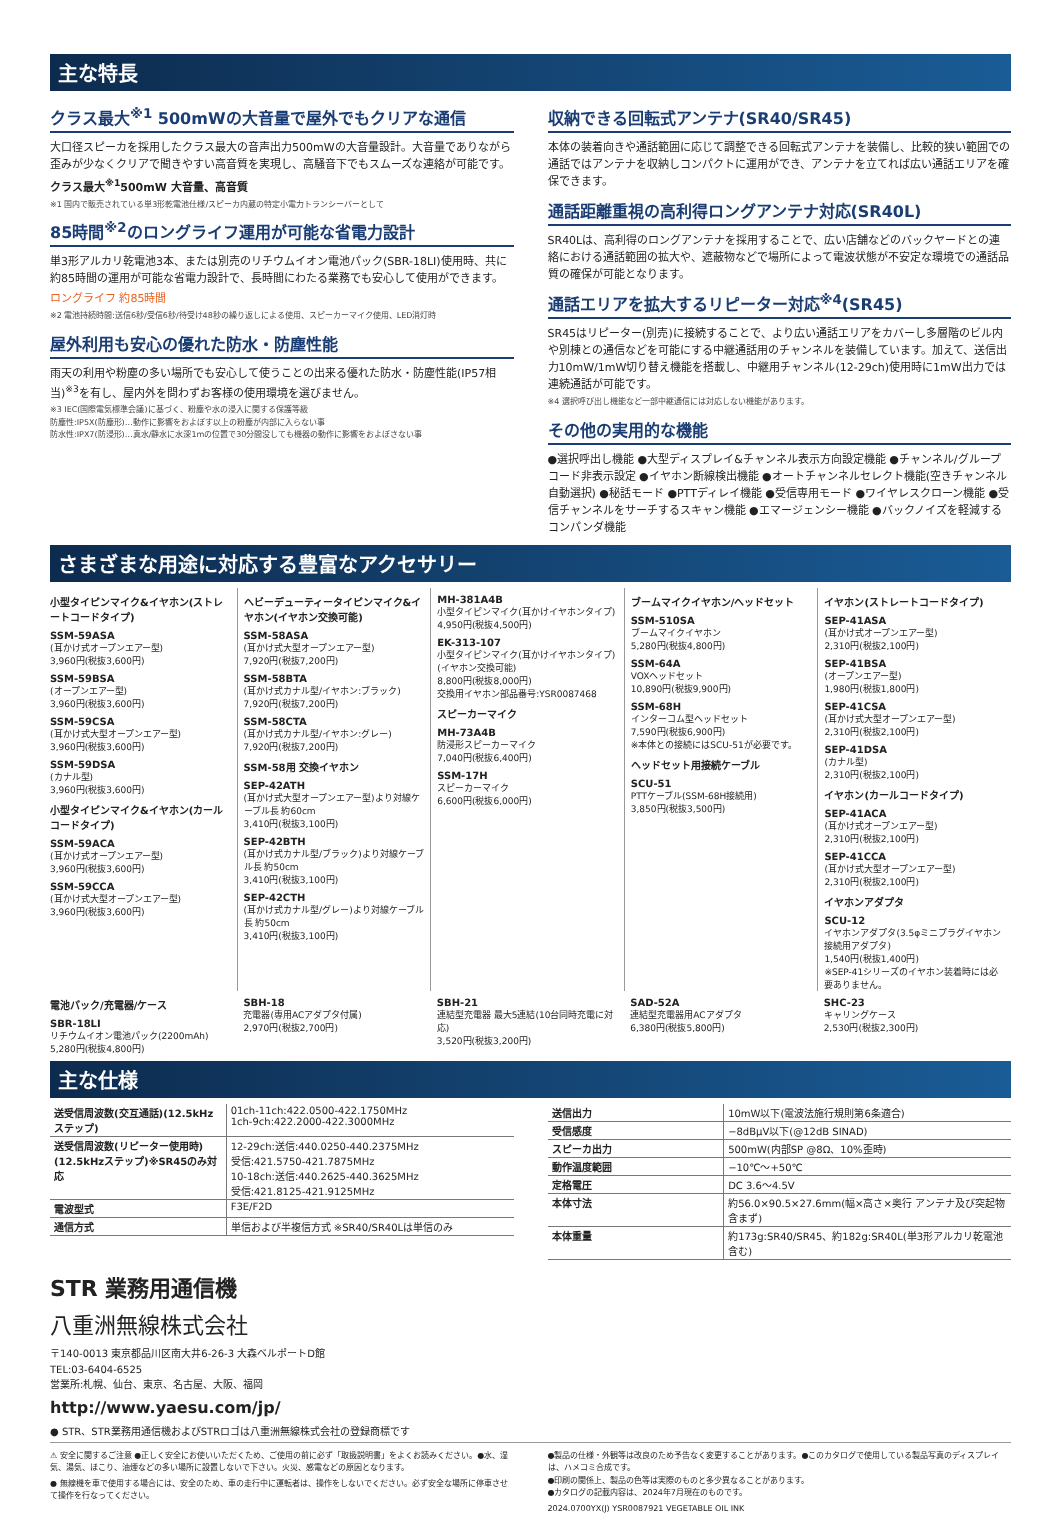主な特長
クラス最大<sup>※1</sup> 500mWの大音量で屋外でもクリアな通信
大口径スピーカを採用したクラス最大の音声出力500mWの大音量設計。大音量でありながら歪みが少なくクリアで聞きやすい高音質を実現し、高騒音下でもスムーズな連絡が可能です。
クラス最大<sup>※1</sup>500mW 大音量、高音質
※1 国内で販売されている単3形乾電池仕様/スピーカ内蔵の特定小電力トランシーバーとして
85時間<sup>※2</sup>のロングライフ運用が可能な省電力設計
単3形アルカリ乾電池3本、または別売のリチウムイオン電池パック(SBR-18LI)使用時、共に約85時間の運用が可能な省電力設計で、長時間にわたる業務でも安心して使用ができます。
ロングライフ 約85時間
※2 電池持続時間:送信6秒/受信6秒/待受け48秒の繰り返しによる使用、スピーカーマイク使用、LED消灯時
屋外利用も安心の優れた防水・防塵性能
雨天の利用や粉塵の多い場所でも安心して使うことの出来る優れた防水・防塵性能(IP57相当)<sup>※3</sup>を有し、屋内外を問わずお客様の使用環境を選びません。
※3 IEC(国際電気標準会議)に基づく、粉塵や水の浸入に関する保護等級
防塵性:IP5X(防塵形)…動作に影響をおよぼす以上の粉塵が内部に入らない事
防水性:IPX7(防浸形)…真水/静水に水深1mの位置で30分間没しても機器の動作に影響をおよぼさない事
収納できる回転式アンテナ(SR40/SR45)
本体の装着向きや通話範囲に応じて調整できる回転式アンテナを装備し、比較的狭い範囲での通話ではアンテナを収納しコンパクトに運用ができ、アンテナを立てれば広い通話エリアを確保できます。
通話距離重視の高利得ロングアンテナ対応(SR40L)
SR40Lは、高利得のロングアンテナを採用することで、広い店舗などのバックヤードとの連絡における通話範囲の拡大や、遮蔽物などで場所によって電波状態が不安定な環境での通話品質の確保が可能となります。
通話エリアを拡大するリピーター対応<sup>※4</sup>(SR45)
SR45はリピーター(別売)に接続することで、より広い通話エリアをカバーし多層階のビル内や別棟との通信などを可能にする中継通話用のチャンネルを装備しています。加えて、送信出力10mW/1mW切り替え機能を搭載し、中継用チャンネル(12-29ch)使用時に1mW出力では連続通話が可能です。
※4 選択呼び出し機能など一部中継通信には対応しない機能があります。
その他の実用的な機能
●選択呼出し機能 ●大型ディスプレイ&チャンネル表示方向設定機能 ●チャンネル/グループコード非表示設定 ●イヤホン断線検出機能 ●オートチャンネルセレクト機能(空きチャンネル自動選択) ●秘話モード ●PTTディレイ機能 ●受信専用モード ●ワイヤレスクローン機能 ●受信チャンネルをサーチするスキャン機能 ●エマージェンシー機能 ●バックノイズを軽減するコンパンダ機能
さまざまな用途に対応する豊富なアクセサリー
小型タイピンマイク&イヤホン(ストレートコードタイプ)
SSM-59ASA
(耳かけ式オープンエアー型)
3,960円(税抜3,600円)
SSM-59BSA
(オープンエアー型)
3,960円(税抜3,600円)
SSM-59CSA
(耳かけ式大型オープンエアー型)
3,960円(税抜3,600円)
SSM-59DSA
(カナル型)
3,960円(税抜3,600円)
小型タイピンマイク&イヤホン(カールコードタイプ)
SSM-59ACA
(耳かけ式オープンエアー型)
3,960円(税抜3,600円)
SSM-59CCA
(耳かけ式大型オープンエアー型)
3,960円(税抜3,600円)
ヘビーデューティータイピンマイク&イヤホン(イヤホン交換可能)
SSM-58ASA
(耳かけ式大型オープンエアー型)
7,920円(税抜7,200円)
SSM-58BTA
(耳かけ式カナル型/イヤホン:ブラック)
7,920円(税抜7,200円)
SSM-58CTA
(耳かけ式カナル型/イヤホン:グレー)
7,920円(税抜7,200円)
SSM-58用 交換イヤホン
SEP-42ATH
(耳かけ式大型オープンエアー型)より対線ケーブル長 約60cm
3,410円(税抜3,100円)
SEP-42BTH
(耳かけ式カナル型/ブラック)より対線ケーブル長 約50cm
3,410円(税抜3,100円)
SEP-42CTH
(耳かけ式カナル型/グレー)より対線ケーブル長 約50cm
3,410円(税抜3,100円)
MH-381A4B
小型タイピンマイク(耳かけイヤホンタイプ)
4,950円(税抜4,500円)
EK-313-107
小型タイピンマイク(耳かけイヤホンタイプ)(イヤホン交換可能)
8,800円(税抜8,000円)
交換用イヤホン部品番号:YSR0087468
スピーカーマイク
MH-73A4B
防浸形スピーカーマイク
7,040円(税抜6,400円)
SSM-17H
スピーカーマイク
6,600円(税抜6,000円)
ブームマイクイヤホン/ヘッドセット
SSM-510SA
ブームマイクイヤホン
5,280円(税抜4,800円)
SSM-64A
VOXヘッドセット
10,890円(税抜9,900円)
SSM-68H
インターコム型ヘッドセット
7,590円(税抜6,900円)
※本体との接続にはSCU-51が必要です。
ヘッドセット用接続ケーブル
SCU-51
PTTケーブル(SSM-68H接続用)
3,850円(税抜3,500円)
イヤホン(ストレートコードタイプ)
SEP-41ASA
(耳かけ式オープンエアー型)
2,310円(税抜2,100円)
SEP-41BSA
(オープンエアー型)
1,980円(税抜1,800円)
SEP-41CSA
(耳かけ式大型オープンエアー型)
2,310円(税抜2,100円)
SEP-41DSA
(カナル型)
2,310円(税抜2,100円)
イヤホン(カールコードタイプ)
SEP-41ACA
(耳かけ式オープンエアー型)
2,310円(税抜2,100円)
SEP-41CCA
(耳かけ式大型オープンエアー型)
2,310円(税抜2,100円)
イヤホンアダプタ
SCU-12
イヤホンアダプタ(3.5φミニプラグイヤホン接続用アダプタ)
1,540円(税抜1,400円)
※SEP-41シリーズのイヤホン装着時には必要ありません。
電池パック/充電器/ケース
SBR-18LI
リチウムイオン電池パック(2200mAh)
5,280円(税抜4,800円)
SBH-18
充電器(専用ACアダプタ付属)
2,970円(税抜2,700円)
SBH-21
連結型充電器 最大5連結(10台同時充電に対応)
3,520円(税抜3,200円)
SAD-52A
連結型充電器用ACアダプタ
6,380円(税抜5,800円)
SHC-23
キャリングケース
2,530円(税抜2,300円)
主な仕様
| 送受信周波数(交互通話)(12.5kHzステップ) | 01ch-11ch:422.0500-422.1750MHz 1ch-9ch:422.2000-422.3000MHz |
| 送受信周波数(リピーター使用時)(12.5kHzステップ)※SR45のみ対応 | 12-29ch:送信:440.0250-440.2375MHz 受信:421.5750-421.7875MHz 10-18ch:送信:440.2625-440.3625MHz 受信:421.8125-421.9125MHz |
| 電波型式 | F3E/F2D |
| 通信方式 | 単信および半複信方式 ※SR40/SR40Lは単信のみ |
| 送信出力 | 10mW以下(電波法施行規則第6条適合) |
| 受信感度 | −8dBμV以下(@12dB SINAD) |
| スピーカ出力 | 500mW(内部SP @8Ω、10%歪時) |
| 動作温度範囲 | −10℃〜+50℃ |
| 定格電圧 | DC 3.6〜4.5V |
| 本体寸法 | 約56.0×90.5×27.6mm(幅×高さ×奥行 アンテナ及び突起物含まず) |
| 本体重量 | 約173g:SR40/SR45、約182g:SR40L(単3形アルカリ乾電池含む) |
STR 業務用通信機
八重洲無線株式会社
〒140-0013 東京都品川区南大井6-26-3 大森ベルポートD館
TEL:03-6404-6525
営業所:札幌、仙台、東京、名古屋、大阪、福岡
http://www.yaesu.com/jp/
● STR、STR業務用通信機およびSTRロゴは八重洲無線株式会社の登録商標です
⚠ 安全に関するご注意 ●正しく安全にお使いいただくため、ご使用の前に必ず「取扱説明書」をよくお読みください。●水、湿気、湯気、ほこり、油煙などの多い場所に設置しないで下さい。火災、感電などの原因となります。
● 無線機を車で使用する場合には、安全のため、車の走行中に運転者は、操作をしないでください。必ず安全な場所に停車させて操作を行なってください。
●製品の仕様・外観等は改良のため予告なく変更することがあります。●このカタログで使用している製品写真のディスプレイは、ハメコミ合成です。
●印刷の関係上、製品の色等は実際のものと多少異なることがあります。
●カタログの記載内容は、2024年7月現在のものです。
2024.0700YX(J) YSR0087921 VEGETABLE OIL INK